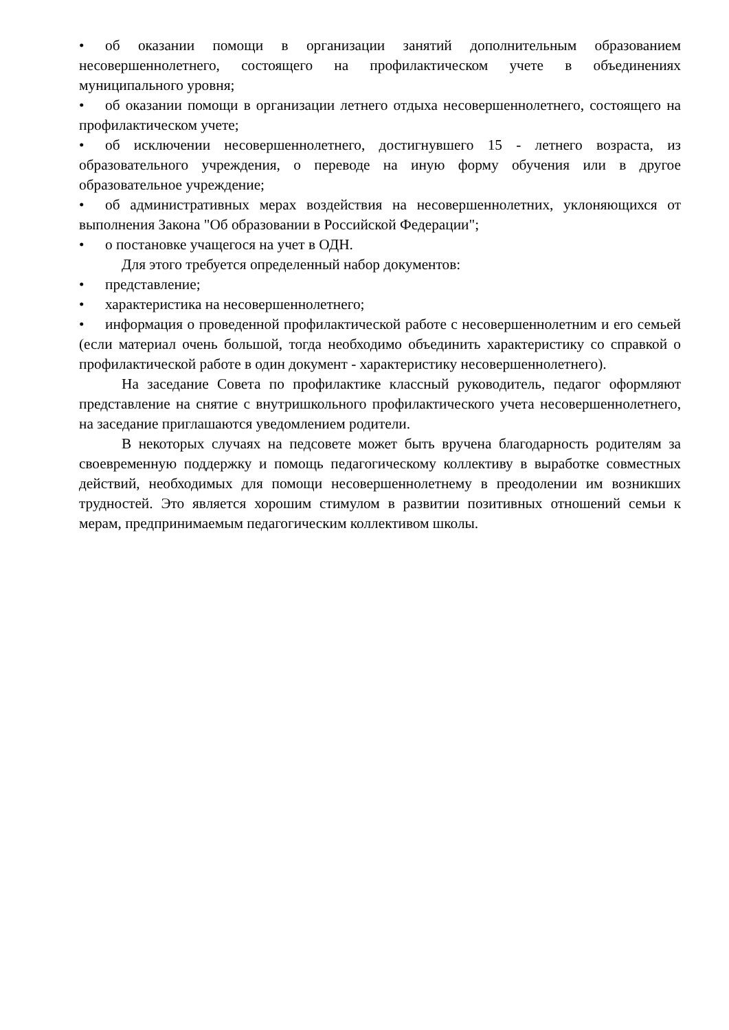• об оказании помощи в организации занятий дополнительным образованием несовершеннолетнего, состоящего на профилактическом учете в объединениях муниципального уровня;
• об оказании помощи в организации летнего отдыха несовершеннолетнего, состоящего на профилактическом учете;
• об исключении несовершеннолетнего, достигнувшего 15 - летнего возраста, из образовательного учреждения, о переводе на иную форму обучения или в другое образовательное учреждение;
• об административных мерах воздействия на несовершеннолетних, уклоняющихся от выполнения Закона "Об образовании в Российской Федерации";
• о постановке учащегося на учет в ОДН.
Для этого требуется определенный набор документов:
• представление;
• характеристика на несовершеннолетнего;
• информация о проведенной профилактической работе с несовершеннолетним и его семьей (если материал очень большой, тогда необходимо объединить характеристику со справкой о профилактической работе в один документ - характеристику несовершеннолетнего).
На заседание Совета по профилактике классный руководитель, педагог оформляют представление на снятие с внутришкольного профилактического учета несовершеннолетнего, на заседание приглашаются уведомлением родители.
В некоторых случаях на педсовете может быть вручена благодарность родителям за своевременную поддержку и помощь педагогическому коллективу в выработке совместных действий, необходимых для помощи несовершеннолетнему в преодолении им возникших трудностей. Это является хорошим стимулом в развитии позитивных отношений семьи к мерам, предпринимаемым педагогическим коллективом школы.